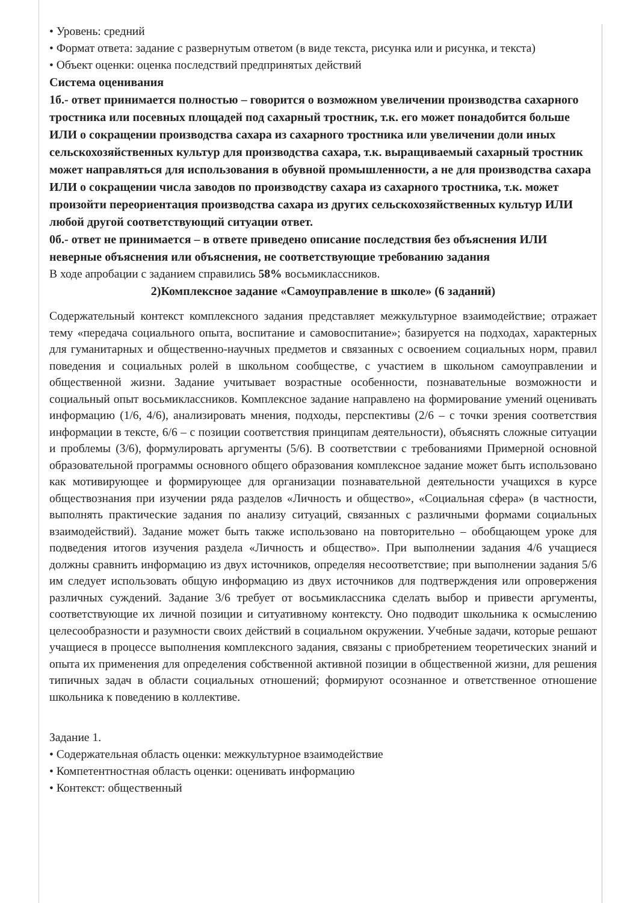• Уровень: средний
• Формат ответа: задание с развернутым ответом (в виде текста, рисунка или и рисунка, и текста)
• Объект оценки: оценка последствий предпринятых действий
Система оценивания
1б.- ответ принимается полностью – говорится о возможном увеличении производства сахарного тростника или посевных площадей под сахарный тростник, т.к. его может понадобится больше ИЛИ о сокращении производства сахара из сахарного тростника или увеличении доли иных сельскохозяйственных культур для производства сахара, т.к. выращиваемый сахарный тростник может направляться для использования в обувной промышленности, а не для производства сахара ИЛИ о сокращении числа заводов по производству сахара из сахарного тростника, т.к. может произойти переориентация производства сахара из других сельскохозяйственных культур ИЛИ любой другой соответствующий ситуации ответ.
0б.- ответ не принимается – в ответе приведено описание последствия без объяснения ИЛИ неверные объяснения или объяснения, не соответствующие требованию задания
В ходе апробации с заданием справились 58% восьмиклассников.
2)Комплексное задание «Самоуправление в школе» (6 заданий)
Содержательный контекст комплексного задания представляет межкультурное взаимодействие; отражает тему «передача социального опыта, воспитание и самовоспитание»; базируется на подходах, характерных для гуманитарных и общественно-научных предметов и связанных с освоением социальных норм, правил поведения и социальных ролей в школьном сообществе, с участием в школьном самоуправлении и общественной жизни. Задание учитывает возрастные особенности, познавательные возможности и социальный опыт восьмиклассников. Комплексное задание направлено на формирование умений оценивать информацию (1/6, 4/6), анализировать мнения, подходы, перспективы (2/6 – с точки зрения соответствия информации в тексте, 6/6 – с позиции соответствия принципам деятельности), объяснять сложные ситуации и проблемы (3/6), формулировать аргументы (5/6). В соответствии с требованиями Примерной основной образовательной программы основного общего образования комплексное задание может быть использовано как мотивирующее и формирующее для организации познавательной деятельности учащихся в курсе обществознания при изучении ряда разделов «Личность и общество», «Социальная сфера» (в частности, выполнять практические задания по анализу ситуаций, связанных с различными формами социальных взаимодействий). Задание может быть также использовано на повторительно – обобщающем уроке для подведения итогов изучения раздела «Личность и общество». При выполнении задания 4/6 учащиеся должны сравнить информацию из двух источников, определяя несоответствие; при выполнении задания 5/6 им следует использовать общую информацию из двух источников для подтверждения или опровержения различных суждений. Задание 3/6 требует от восьмиклассника сделать выбор и привести аргументы, соответствующие их личной позиции и ситуативному контексту. Оно подводит школьника к осмыслению целесообразности и разумности своих действий в социальном окружении. Учебные задачи, которые решают учащиеся в процессе выполнения комплексного задания, связаны с приобретением теоретических знаний и опыта их применения для определения собственной активной позиции в общественной жизни, для решения типичных задач в области социальных отношений; формируют осознанное и ответственное отношение школьника к поведению в коллективе.
Задание 1.
• Содержательная область оценки: межкультурное взаимодействие
• Компетентностная область оценки: оценивать информацию
• Контекст: общественный